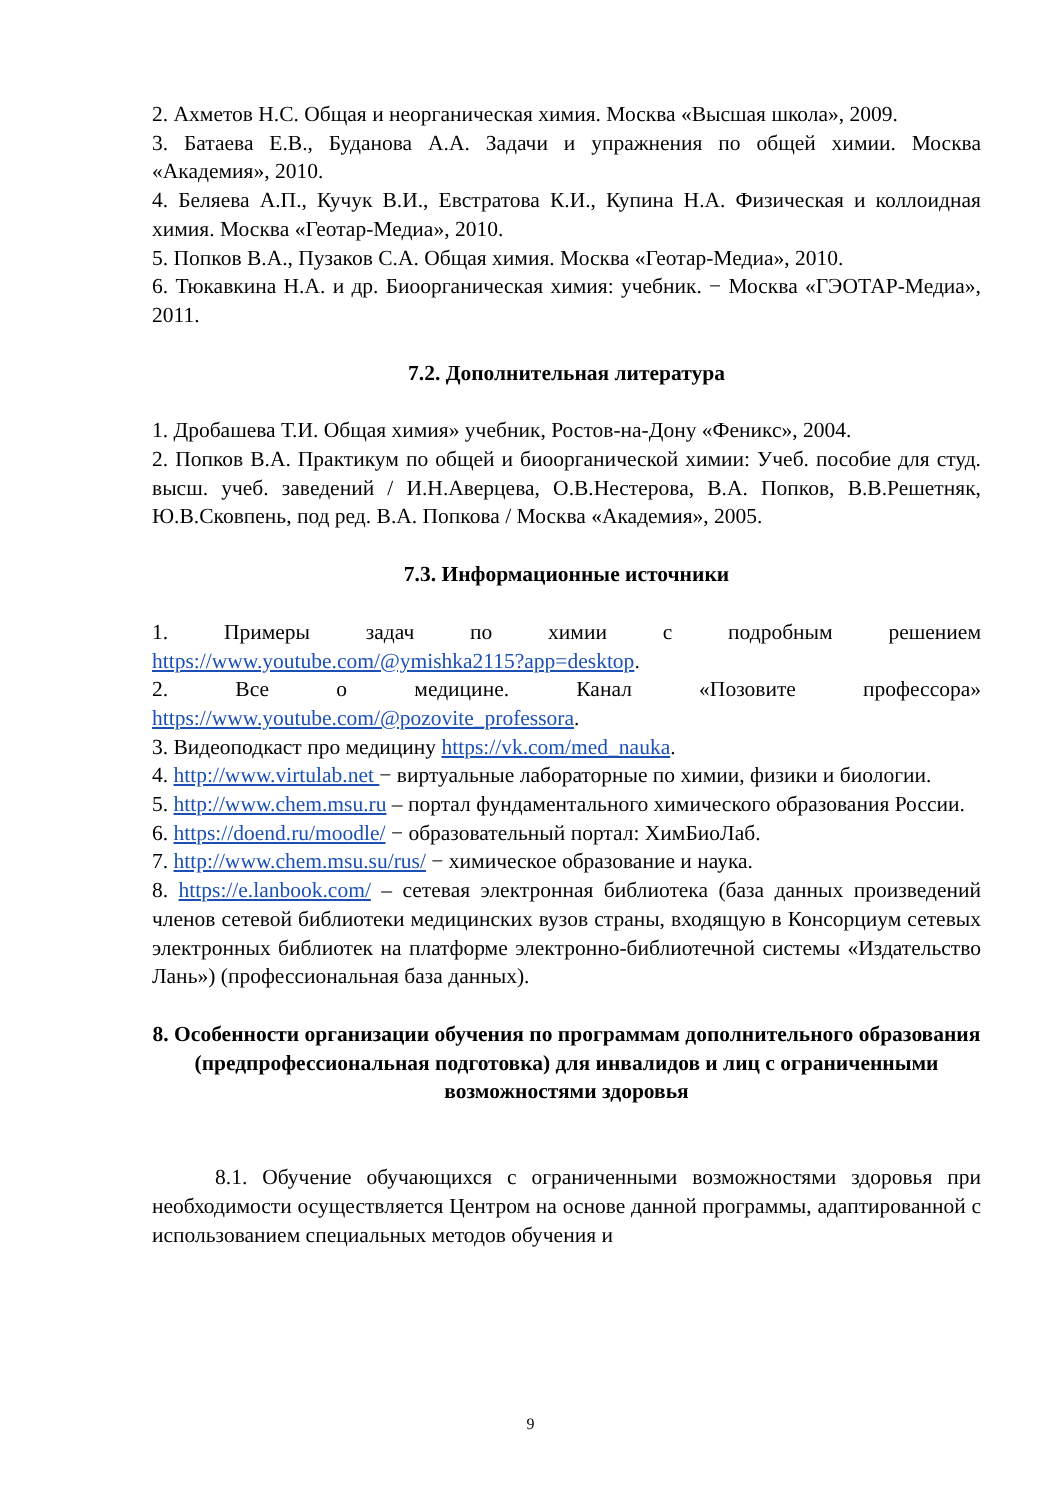2. Ахметов Н.С. Общая и неорганическая химия. Москва «Высшая школа», 2009.
3. Батаева Е.В., Буданова А.А. Задачи и упражнения по общей химии. Москва «Академия», 2010.
4. Беляева А.П., Кучук В.И., Евстратова К.И., Купина Н.А. Физическая и коллоидная химия. Москва «Геотар-Медиа», 2010.
5. Попков В.А., Пузаков С.А. Общая химия. Москва «Геотар-Медиа», 2010.
6. Тюкавкина Н.А. и др. Биоорганическая химия: учебник. − Москва «ГЭОТАР-Медиа», 2011.
7.2. Дополнительная литература
1. Дробашева Т.И. Общая химия» учебник, Ростов-на-Дону «Феникс», 2004.
2. Попков В.А. Практикум по общей и биоорганической химии: Учеб. пособие для студ. высш. учеб. заведений / И.Н.Аверцева, О.В.Нестерова, В.А. Попков, В.В.Решетняк, Ю.В.Сковпень, под ред. В.А. Попкова / Москва «Академия», 2005.
7.3. Информационные источники
1. Примеры задач по химии с подробным решением https://www.youtube.com/@ymishka2115?app=desktop.
2. Все о медицине. Канал «Позовите профессора» https://www.youtube.com/@pozovite_professora.
3. Видеоподкаст про медицину https://vk.com/med_nauka.
4. http://www.virtulab.net − виртуальные лабораторные по химии, физики и биологии.
5. http://www.chem.msu.ru – портал фундаментального химического образования России.
6. https://doend.ru/moodle/ − образовательный портал: ХимБиоЛаб.
7. http://www.chem.msu.su/rus/ − химическое образование и наука.
8. https://e.lanbook.com/ – сетевая электронная библиотека (база данных произведений членов сетевой библиотеки медицинских вузов страны, входящую в Консорциум сетевых электронных библиотек на платформе электронно-библиотечной системы «Издательство Лань») (профессиональная база данных).
8. Особенности организации обучения по программам дополнительного образования (предпрофессиональная подготовка) для инвалидов и лиц с ограниченными возможностями здоровья
8.1. Обучение обучающихся с ограниченными возможностями здоровья при необходимости осуществляется Центром на основе данной программы, адаптированной с использованием специальных методов обучения и
9